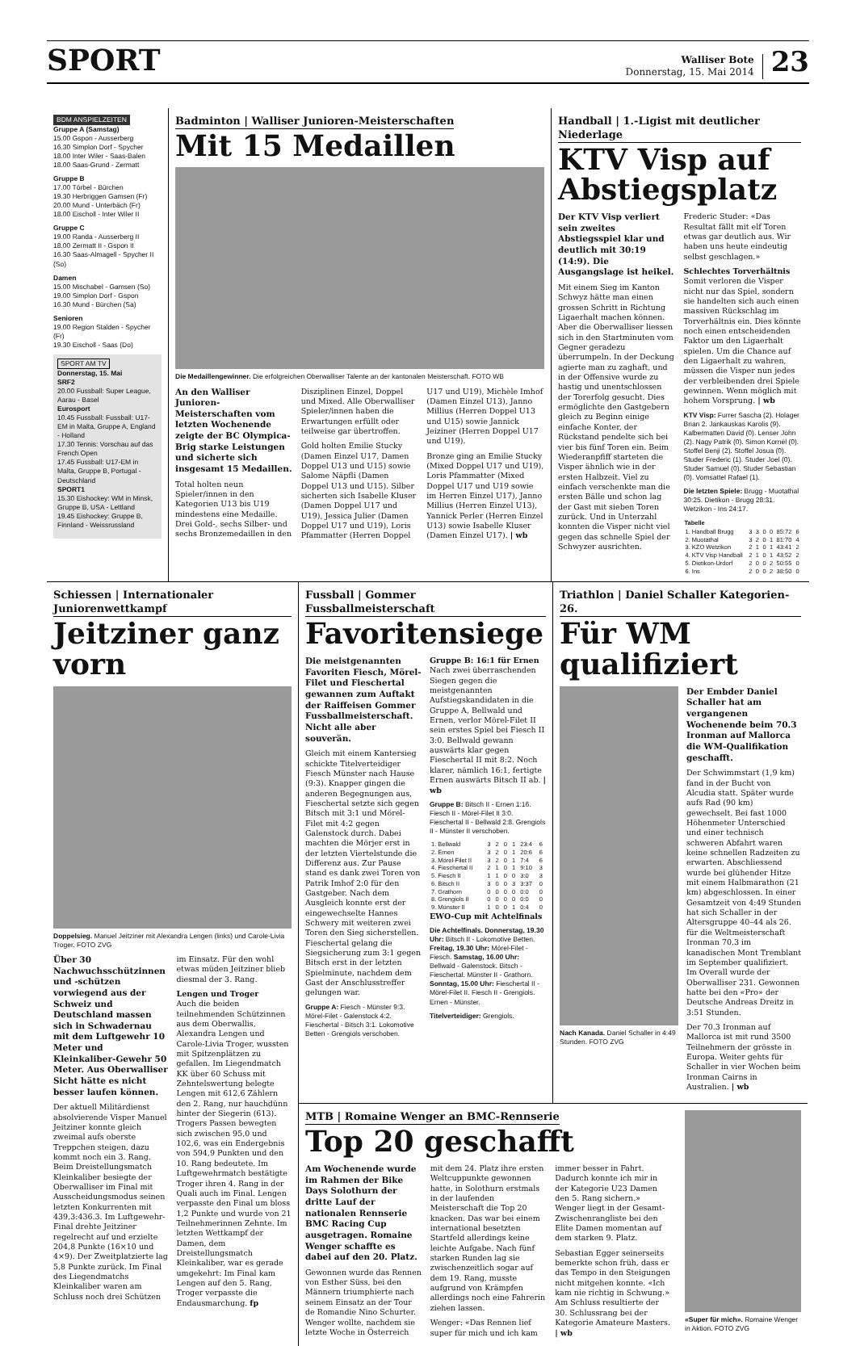SPORT
Walliser Bote
Donnerstag, 15. Mai 2014
23
BDM ANSPIELZEITEN
Gruppe A (Samstag)
15.00 Gspon - Ausserberg
16.30 Simplon Dorf - Spycher
18.00 Inter Wiler - Saas-Balen
18.00 Saas-Grund - Zermatt
Gruppe B
17.00 Törbel - Bürchen
19.30 Herbriggen Gamsen (Fr)
20.00 Mund - Unterbäch (Fr)
18.00 Eischoll - Inter Wiler II
Gruppe C
19.00 Randa - Ausserberg II
18.00 Zermatt II - Gspon II
16.30 Saas-Almagell - Spycher II (So)
Damen
15.00 Mischabel - Gamsen (So)
19.00 Simplon Dorf - Gspon
16.30 Mund - Bürchen (Sa)
Senioren
19.00 Region Stalden - Spycher (Fr)
19.30 Eischoll - Saas (Do)
SPORT AM TV
Donnerstag, 15. Mai
SRF2
20.00 Fussball: Super League, Aarau - Basel
Eurosport
10.45 Fussball: Fussball: U17-EM in Malta, Gruppe A, England - Holland
17.30 Tennis: Vorschau auf das French Open
17.45 Fussball: U17-EM in Malta, Gruppe B, Portugal - Deutschland
SPORT1
15.30 Eishockey: WM in Minsk, Gruppe B, USA - Lettland
19.45 Eishockey: Gruppe B, Finnland - Weissrussland
Badminton | Walliser Junioren-Meisterschaften
Mit 15 Medaillen
Die Medaillengewinner. Die erfolgreichen Oberwalliser Talente an der kantonalen Meisterschaft. FOTO WB
An den Walliser Junioren-Meisterschaften vom letzten Wochenende zeigte der BC Olympica-Brig starke Leistungen und sicherte sich insgesamt 15 Medaillen.
Total holten neun Spieler/innen in den Kategorien U13 bis U19 mindestens eine Medaille. Drei Gold-, sechs Silber- und sechs Bronzemedaillen in den Disziplinen Einzel, Doppel und Mixed. Alle Oberwalliser Spieler/innen haben die Erwartungen erfüllt oder teilweise gar übertroffen.
Gold holten Emilie Stucky (Damen Einzel U17, Damen Doppel U13 und U15) sowie Salome Näpfli (Damen Doppel U13 und U15). Silber sicherten sich Isabelle Kluser (Damen Doppel U17 und U19), Jessica Julier (Damen Doppel U17 und U19), Loris Pfammatter (Herren Doppel U17 und U19), Michèle Imhof (Damen Einzel U13), Janno Millius (Herren Doppel U13 und U15) sowie Jannick Jeiziner (Herren Doppel U17 und U19).
Bronze ging an Emilie Stucky (Mixed Doppel U17 und U19), Loris Pfammatter (Mixed Doppel U17 und U19 sowie im Herren Einzel U17), Janno Millius (Herren Einzel U13), Yannick Perler (Herren Einzel U13) sowie Isabelle Kluser (Damen Einzel U17). | wb
Handball | 1.-Ligist mit deutlicher Niederlage
KTV Visp auf Abstiegsplatz
Der KTV Visp verliert sein zweites Abstiegsspiel klar und deutlich mit 30:19 (14:9). Die Ausgangslage ist heikel.
Mit einem Sieg im Kanton Schwyz hätte man einen grossen Schritt in Richtung Ligaerhalt machen können. Aber die Oberwalliser liessen sich in den Startminuten vom Gegner geradezu überrumpeln. In der Deckung agierte man zu zaghaft, und in der Offensive wurde zu hastig und unentschlossen der Torerfolg gesucht. Dies ermöglichte den Gastgebern gleich zu Beginn einige einfache Konter, der Rückstand pendelte sich bei vier bis fünf Toren ein. Beim Wiederanpfiff starteten die Visper ähnlich wie in der ersten Halbzeit. Viel zu einfach verschenkte man die ersten Bälle und schon lag der Gast mit sieben Toren zurück. Und in Unterzahl konnten die Visper nicht viel gegen das schnelle Spiel der Schwyzer ausrichten.
Frederic Studer: «Das Resultat fällt mit elf Toren etwas gar deutlich aus. Wir haben uns heute eindeutig selbst geschlagen.»
Schlechtes Torverhältnis
Somit verloren die Visper nicht nur das Spiel, sondern sie handelten sich auch einen massiven Rückschlag im Torverhältnis ein. Dies könnte noch einen entscheidenden Faktor um den Ligaerhalt spielen. Um die Chance auf den Ligaerhalt zu wahren, müssen die Visper nun jedes der verbleibenden drei Spiele gewinnen. Wenn möglich mit hohem Vorsprung. | wb
KTV Visp: Furrer Sascha (2). Holager Brian 2. Jankauskas Karolis (9). Kalbermatten David (0). Lenser John (2). Nagy Patrik (0). Simon Kornél (0). Stoffel Benji (2). Stoffel Josua (0). Studer Frederic (1). Studer Joel (0). Studer Samuel (0). Studer Sebastian (0). Vomsattel Rafael (1).
Die letzten Spiele: Brugg - Muotathal 30:25. Dietikon - Brugg 28:31. Wetzikon - Ins 24:17.
| Tabelle | | | | | | |
| --- | --- | --- | --- | --- | --- | --- |
| 1. Handball Brugg | 3 | 3 | 0 | 0 | 85:72 | 6 |
| 2. Muotathal | 3 | 2 | 0 | 1 | 81:70 | 4 |
| 3. KZO Wetzikon | 2 | 1 | 0 | 1 | 43:41 | 2 |
| 4. KTV Visp Handball | 2 | 1 | 0 | 1 | 43:52 | 2 |
| 5. Dietikon-Urdorf | 2 | 0 | 0 | 2 | 50:55 | 0 |
| 6. Ins | 2 | 0 | 0 | 2 | 38:50 | 0 |
Schiessen | Internationaler Juniorenwettkampf
Jeitziner ganz vorn
Doppelsieg. Manuel Jeitziner mit Alexandra Lengen (links) und Carole-Livia Troger. FOTO ZVG
Über 30 Nachwuchsschützinnen und -schützen vorwiegend aus der Schweiz und Deutschland massen sich in Schwadernau mit dem Luftgewehr 10 Meter und Kleinkaliber-Gewehr 50 Meter. Aus Oberwalliser Sicht hätte es nicht besser laufen können.
Der aktuell Militärdienst absolvierende Visper Manuel Jeitziner konnte gleich zweimal aufs oberste Treppchen steigen, dazu kommt noch ein 3. Rang. Beim Dreistellungsmatch Kleinkaliber besiegte der Oberwalliser im Final mit Ausscheidungsmodus seinen letzten Konkurrenten mit 439,3:436.3. Im Luftgewehr-Final drehte Jeitziner regelrecht auf und erzielte 204,8 Punkte (16×10 und 4×9). Der Zweitplatzierte lag 5,8 Punkte zurück. Im Final des Liegendmatchs Kleinkaliber waren am Schluss noch drei Schützen im Einsatz. Für den wohl etwas müden Jeitziner blieb diesmal der 3. Rang.
Lengen und Troger
Auch die beiden teilnehmenden Schützinnen aus dem Oberwallis, Alexandra Lengen und Carole-Livia Troger, wussten mit Spitzenplätzen zu gefallen. Im Liegendmatch KK über 60 Schuss mit Zehntelswertung belegte Lengen mit 612,6 Zählern den 2. Rang, nur hauchdünn hinter der Siegerin (613). Trogers Passen bewegten sich zwischen 95,0 und 102,6, was ein Endergebnis von 594,9 Punkten und den 10. Rang bedeutete. Im Luftgewehrmatch bestätigte Troger ihren 4. Rang in der Quali auch im Final. Lengen verpasste den Final um bloss 1,2 Punkte und wurde von 21 Teilnehmerinnen Zehnte. Im letzten Wettkampf der Damen, dem Dreistellungsmatch Kleinkaliber, war es gerade umgekehrt: Im Final kam Lengen auf den 5. Rang, Troger verpasste die Endausmarchung. fp
Fussball | Gommer Fussballmeisterschaft
Favoritensiege
Die meistgenannten Favoriten Fiesch, Mörel-Filet und Fieschertal gewannen zum Auftakt der Raiffeisen Gommer Fussballmeisterschaft. Nicht alle aber souverän.
Gleich mit einem Kantersieg schickte Titelverteidiger Fiesch Münster nach Hause (9:3). Knapper gingen die anderen Begegnungen aus, Fieschertal setzte sich gegen Bitsch mit 3:1 und Mörel-Filet mit 4:2 gegen Galenstock durch. Dabei machten die Mörjer erst in der letzten Viertelstunde die Differenz aus. Zur Pause stand es dank zwei Toren von Patrik Imhof 2:0 für den Gastgeber. Nach dem Ausgleich konnte erst der eingewechselte Hannes Schwery mit weiteren zwei Toren den Sieg sicherstellen. Fieschertal gelang die Siegsicherung zum 3:1 gegen Bitsch erst in der letzten Spielminute, nachdem dem Gast der Anschlusstreffer gelungen war.
Gruppe A: Fiesch - Münster 9:3. Mörel-Filet - Galenstock 4:2. Fieschertal - Bitsch 3:1. Lokomotive Betten - Grengiols verschoben.
Gruppe B: 16:1 für Ernen
Nach zwei überraschenden Siegen gegen die meistgenannten Aufstiegskandidaten in die Gruppe A, Bellwald und Ernen, verlor Mörel-Filet II sein erstes Spiel bei Fiesch II 3:0. Bellwald gewann auswärts klar gegen Fieschertal II mit 8:2. Noch klarer, nämlich 16:1, fertigte Ernen auswärts Bitsch II ab. | wb
Gruppe B: Bitsch II - Ernen 1:16. Fiesch II - Mörel-Filet II 3:0. Fieschertal II - Bellwald 2:8. Grengiols II - Münster II verschoben.
| 1. Bellwald | 3 | 2 | 0 | 1 | 23:4 | 6 |
| 2. Ernen | 3 | 2 | 0 | 1 | 20:6 | 6 |
| 3. Mörel-Filet II | 3 | 2 | 0 | 1 | 7:4 | 6 |
| 4. Fieschertal II | 2 | 1 | 0 | 1 | 9:10 | 3 |
| 5. Fiesch II | 1 | 1 | 0 | 0 | 3:0 | 3 |
| 6. Bitsch II | 3 | 0 | 0 | 3 | 3:37 | 0 |
| 7. Grathorn | 0 | 0 | 0 | 0 | 0:0 | 0 |
| 8. Grengiols II | 0 | 0 | 0 | 0 | 0:0 | 0 |
| 9. Münster II | 1 | 0 | 0 | 1 | 0:4 | 0 |
EWO-Cup mit Achtelfinals
Die Achtelfinals. Donnerstag, 19.30 Uhr: Bitsch II - Lokomotive Betten. Freitag, 19.30 Uhr: Mörel-Filet - Fiesch. Samstag, 16.00 Uhr: Bellwald - Galenstock. Bitsch - Fieschertal. Münster II - Grathorn. Sonntag, 15.00 Uhr: Fieschertal II - Mörel-Filet II. Fiesch II - Grengiols. Ernen - Münster.
Titelverteidiger: Grengiols.
Triathlon | Daniel Schaller Kategorien-26.
Für WM qualifiziert
Nach Kanada. Daniel Schaller in 4:49 Stunden. FOTO ZVG
Der Embder Daniel Schaller hat am vergangenen Wochenende beim 70.3 Ironman auf Mallorca die WM-Qualifikation geschafft.
Der Schwimmstart (1,9 km) fand in der Bucht von Alcudia statt. Später wurde aufs Rad (90 km) gewechselt. Bei fast 1000 Höhenmeter Unterschied und einer technisch schweren Abfahrt waren keine schnellen Radzeiten zu erwarten. Abschliessend wurde bei glühender Hitze mit einem Halbmarathon (21 km) abgeschlossen. In einer Gesamtzeit von 4:49 Stunden hat sich Schaller in der Altersgruppe 40–44 als 26. für die Weltmeisterschaft Ironman 70.3 im kanadischen Mont Tremblant im September qualifiziert. Im Overall wurde der Oberwalliser 231. Gewonnen hatte bei den «Pro» der Deutsche Andreas Dreitz in 3:51 Stunden.
Der 70.3 Ironman auf Mallorca ist mit rund 3500 Teilnehmern der grösste in Europa. Weiter gehts für Schaller in vier Wochen beim Ironman Cairns in Australien. | wb
MTB | Romaine Wenger an BMC-Rennserie
Top 20 geschafft
Am Wochenende wurde im Rahmen der Bike Days Solothurn der dritte Lauf der nationalen Rennserie BMC Racing Cup ausgetragen. Romaine Wenger schaffte es dabei auf den 20. Platz.
Gewonnen wurde das Rennen von Esther Süss, bei den Männern triumphierte nach seinem Einsatz an der Tour de Romandie Nino Schurter. Wenger wollte, nachdem sie letzte Woche in Österreich mit dem 24. Platz ihre ersten Weltcuppunkte gewonnen hatte, in Solothurn erstmals in der laufenden Meisterschaft die Top 20 knacken. Das war bei einem international besetzten Startfeld allerdings keine leichte Aufgabe. Nach fünf starken Runden lag sie zwischenzeitlich sogar auf dem 19. Rang, musste aufgrund von Krämpfen allerdings noch eine Fahrerin ziehen lassen.
Wenger: «Das Rennen lief super für mich und ich kam immer besser in Fahrt. Dadurch konnte ich mir in der Kategorie U23 Damen den 5. Rang sichern.» Wenger liegt in der Gesamt-Zwischenrangliste bei den Elite Damen momentan auf dem starken 9. Platz.
Sebastian Egger seinerseits bemerkte schon früh, dass er das Tempo in den Steigungen nicht mitgehen konnte. «Ich kam nie richtig in Schwung.» Am Schluss resultierte der 30. Schlussrang bei der Kategorie Amateure Masters. | wb
«Super für mich». Romaine Wenger in Aktion. FOTO ZVG